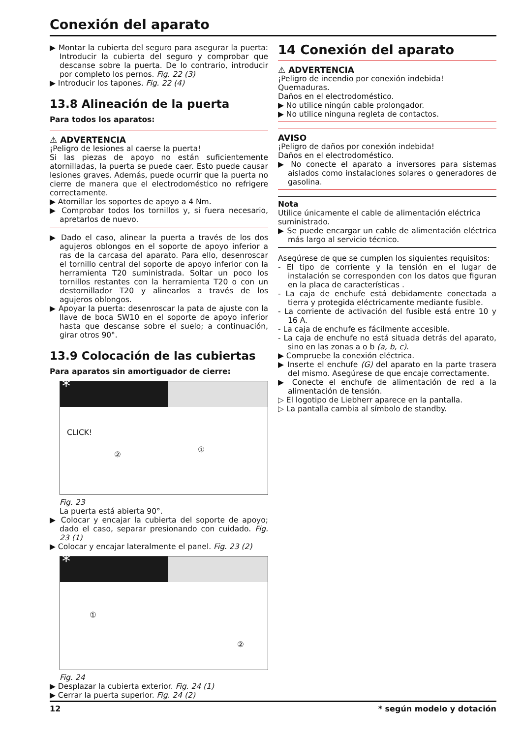Conexión del aparato
▶ Montar la cubierta del seguro para asegurar la puerta: Introducir la cubierta del seguro y comprobar que descanse sobre la puerta. De lo contrario, introducir por completo los pernos. Fig. 22 (3)
▶ Introducir los tapones. Fig. 22 (4)
13.8 Alineación de la puerta
Para todos los aparatos:
⚠ ADVERTENCIA
¡Peligro de lesiones al caerse la puerta!
Si las piezas de apoyo no están suficientemente atornilladas, la puerta se puede caer. Esto puede causar lesiones graves. Además, puede ocurrir que la puerta no cierre de manera que el electrodoméstico no refrigere correctamente.
▶ Atornillar los soportes de apoyo a 4 Nm.
▶ Comprobar todos los tornillos y, si fuera necesario, apretarlos de nuevo.
▶ Dado el caso, alinear la puerta a través de los dos agujeros oblongos en el soporte de apoyo inferior a ras de la carcasa del aparato. Para ello, desenroscar el tornillo central del soporte de apoyo inferior con la herramienta T20 suministrada. Soltar un poco los tornillos restantes con la herramienta T20 o con un destornillador T20 y alinearlos a través de los agujeros oblongos.
▶ Apoyar la puerta: desenroscar la pata de ajuste con la llave de boca SW10 en el soporte de apoyo inferior hasta que descanse sobre el suelo; a continuación, girar otros 90°.
13.9 Colocación de las cubiertas
Para aparatos sin amortiguador de cierre:
*
CLICK!
①
②
Fig. 23
La puerta está abierta 90°.
▶ Colocar y encajar la cubierta del soporte de apoyo; dado el caso, separar presionando con cuidado. Fig. 23 (1)
▶ Colocar y encajar lateralmente el panel. Fig. 23 (2)
*
①
②
Fig. 24
▶ Desplazar la cubierta exterior. Fig. 24 (1)
▶ Cerrar la puerta superior. Fig. 24 (2)
14 Conexión del aparato
⚠ ADVERTENCIA
¡Peligro de incendio por conexión indebida!
Quemaduras.
Daños en el electrodoméstico.
▶ No utilice ningún cable prolongador.
▶ No utilice ninguna regleta de contactos.
AVISO
¡Peligro de daños por conexión indebida!
Daños en el electrodoméstico.
▶ No conecte el aparato a inversores para sistemas aislados como instalaciones solares o generadores de gasolina.
Nota
Utilice únicamente el cable de alimentación eléctrica suministrado.
▶ Se puede encargar un cable de alimentación eléctrica más largo al servicio técnico.
Asegúrese de que se cumplen los siguientes requisitos:
- El tipo de corriente y la tensión en el lugar de instalación se corresponden con los datos que figuran en la placa de características .
- La caja de enchufe está debidamente conectada a tierra y protegida eléctricamente mediante fusible.
- La corriente de activación del fusible está entre 10 y 16 A.
- La caja de enchufe es fácilmente accesible.
- La caja de enchufe no está situada detrás del aparato, sino en las zonas a o b (a, b, c).
▶ Compruebe la conexión eléctrica.
▶ Inserte el enchufe (G) del aparato en la parte trasera del mismo. Asegúrese de que encaje correctamente.
▶ Conecte el enchufe de alimentación de red a la alimentación de tensión.
▷ El logotipo de Liebherr aparece en la pantalla.
▷ La pantalla cambia al símbolo de standby.
12 * según modelo y dotación